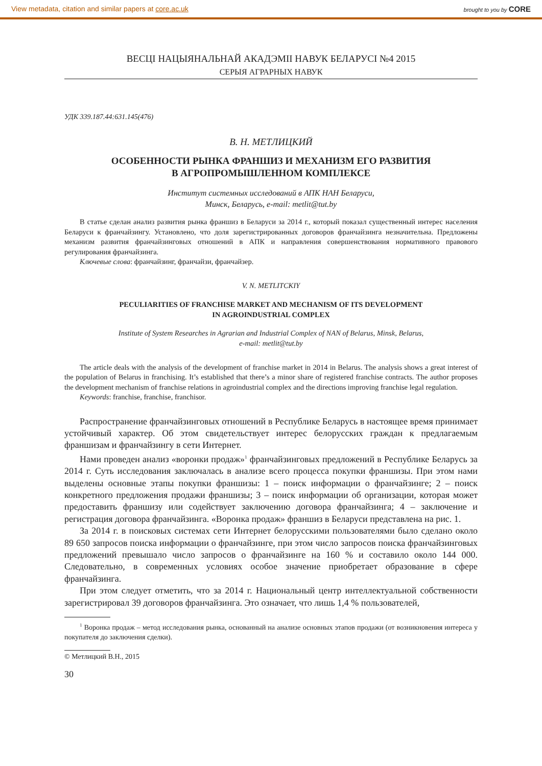View metadata, citation and similar papers at core.ac.uk brought to you by CORE
ВЕСЦІ НАЦЫЯНАЛЬНАЙ АКАДЭМІІ НАВУК БЕЛАРУСІ №4 2015
СЕРЫЯ АГРАРНЫХ НАВУК
УДК 339.187.44:631.145(476)
В. Н. МЕТЛИЦКИЙ
ОСОБЕННОСТИ РЫНКА ФРАНШИЗ И МЕХАНИЗМ ЕГО РАЗВИТИЯ
В АГРОПРОМЫШЛЕННОМ КОМПЛЕКСЕ
Институт системных исследований в АПК НАН Беларуси,
Минск, Беларусь, e-mail: metlit@tut.by
В статье сделан анализ развития рынка франшиз в Беларуси за 2014 г., который показал существенный интерес населения Беларуси к франчайзингу. Установлено, что доля зарегистрированных договоров франчайзинга незначительна. Предложены механизм развития франчайзинговых отношений в АПК и направления совершенствования нормативного правового регулирования франчайзинга.
Ключевые слова: франчайзинг, франчайзи, франчайзер.
V. N. METLITCKIY
PECULIARITIES OF FRANCHISE MARKET AND MECHANISM OF ITS DEVELOPMENT
IN AGROINDUSTRIAL COMPLEX
Institute of System Researches in Agrarian and Industrial Complex of NAN of Belarus, Minsk, Belarus,
e-mail: metlit@tut.by
The article deals with the analysis of the development of franchise market in 2014 in Belarus. The analysis shows a great interest of the population of Belarus in franchising. It’s established that there’s a minor share of registered franchise contracts. The author proposes the development mechanism of franchise relations in agroindustrial complex and the directions improving franchise legal regulation.
Keywords: franchise, franchise, franchisor.
Распространение франчайзинговых отношений в Республике Беларусь в настоящее время принимает устойчивый характер. Об этом свидетельствует интерес белорусских граждан к предлагаемым франшизам и франчайзингу в сети Интернет.
Нами проведен анализ «воронки продаж»<sup>1</sup> франчайзинговых предложений в Республике Беларусь за 2014 г. Суть исследования заключалась в анализе всего процесса покупки франшизы. При этом нами выделены основные этапы покупки франшизы: 1 – поиск информации о франчайзинге; 2 – поиск конкретного предложения продажи франшизы; 3 – поиск информации об организации, которая может предоставить франшизу или содействует заключению договора франчайзинга; 4 – заключение и регистрация договора франчайзинга. «Воронка продаж» франшиз в Беларуси представлена на рис. 1.
За 2014 г. в поисковых системах сети Интернет белорусскими пользователями было сделано около 89 650 запросов поиска информации о франчайзинге, при этом число запросов поиска франчайзинговых предложений превышало число запросов о франчайзинге на 160 % и составило около 144 000. Следовательно, в современных условиях особое значение приобретает образование в сфере франчайзинга.
При этом следует отметить, что за 2014 г. Национальный центр интеллектуальной собственности зарегистрировал 39 договоров франчайзинга. Это означает, что лишь 1,4 % пользователей,
<sup>1</sup> Воронка продаж – метод исследования рынка, основанный на анализе основных этапов продажи (от возникновения интереса у покупателя до заключения сделки).
© Метлицкий В.Н., 2015
30